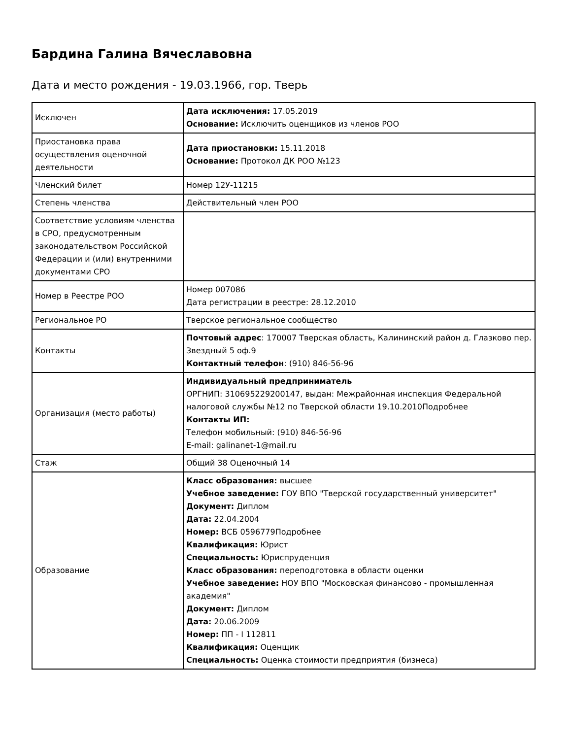Бардина Галина Вячеславовна
Дата и место рождения - 19.03.1966, гор. Тверь
| Исключен | Дата исключения: 17.05.2019 Основание: Исключить оценщиков из членов РОО |
| Приостановка права осуществления оценочной деятельности | Дата приостановки: 15.11.2018 Основание: Протокол ДК РОО №123 |
| Членский билет | Номер 12У-11215 |
| Степень членства | Действительный член РОО |
| Соответствие условиям членства в СРО, предусмотренным законодательством Российской Федерации и (или) внутренними документами СРО | |
| Номер в Реестре РОО | Номер 007086 Дата регистрации в реестре: 28.12.2010 |
| Региональное РО | Тверское региональное сообщество |
| Контакты | Почтовый адрес : 170007 Тверская область, Калининский район д. Глазково пер. Звездный 5 оф.9 Контактный телефон : (910) 846-56-96 |
| Организация (место работы) | Индивидуальный предприниматель ОРГНИП: 310695229200147, выдан: Межрайонная инспекция Федеральной налоговой службы №12 по Тверской области 19.10.2010Подробнее Контакты ИП: Телефон мобильный: (910) 846-56-96 E-mail: galinanet-1@mail.ru |
| Стаж | Общий 38 Оценочный 14 |
| Образование | Класс образования: высшее Учебное заведение: ГОУ ВПО "Тверской государственный университет" Документ: Диплом Дата: 22.04.2004 Номер: ВСБ 0596779Подробнее Квалификация: Юрист Специальность: Юриспруденция Класс образования: переподготовка в области оценки Учебное заведение: НОУ ВПО "Московская финансово - промышленная академия" Документ: Диплом Дата: 20.06.2009 Номер: ПП - I 112811 Квалификация: Оценщик Специальность: Оценка стоимости предприятия (бизнеса) |